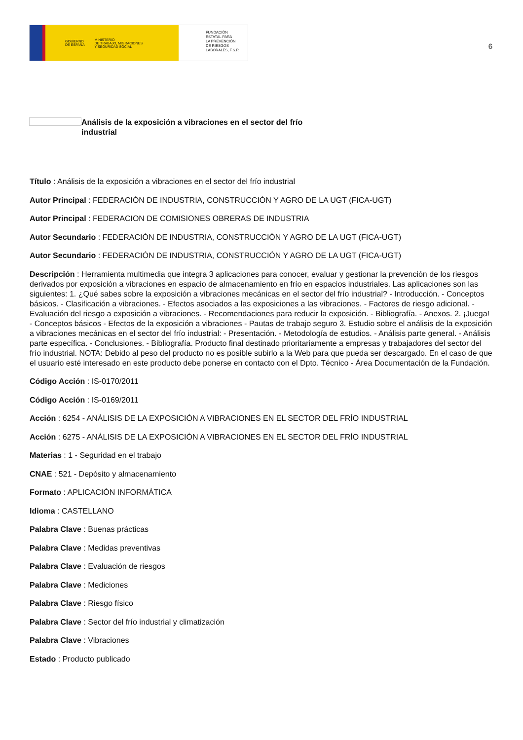GOBIERNO
DE ESPAÑA MINISTERIO
DE TRABAJO, MIGRACIONES
Y SEGURIDAD SOCIAL
FUNDACIÓN
ESTATAL PARA
LA PREVENCIÓN
DE RIESGOS
LABORALES, F.S.P.
6
Análisis de la exposición a vibraciones en el sector del frío industrial
Título : Análisis de la exposición a vibraciones en el sector del frío industrial
Autor Principal : FEDERACIÓN DE INDUSTRIA, CONSTRUCCIÓN Y AGRO DE LA UGT (FICA-UGT)
Autor Principal : FEDERACION DE COMISIONES OBRERAS DE INDUSTRIA
Autor Secundario : FEDERACIÓN DE INDUSTRIA, CONSTRUCCIÓN Y AGRO DE LA UGT (FICA-UGT)
Autor Secundario : FEDERACIÓN DE INDUSTRIA, CONSTRUCCIÓN Y AGRO DE LA UGT (FICA-UGT)
Descripción : Herramienta multimedia que integra 3 aplicaciones para conocer, evaluar y gestionar la prevención de los riesgos derivados por exposición a vibraciones en espacio de almacenamiento en frío en espacios industriales. Las aplicaciones son las siguientes: 1. ¿Qué sabes sobre la exposición a vibraciones mecánicas en el sector del frío industrial? - Introducción. - Conceptos básicos. - Clasificación a vibraciones. - Efectos asociados a las exposiciones a las vibraciones. - Factores de riesgo adicional. - Evaluación del riesgo a exposición a vibraciones. - Recomendaciones para reducir la exposición. - Bibliografía. - Anexos. 2. ¡Juega! - Conceptos básicos - Efectos de la exposición a vibraciones - Pautas de trabajo seguro 3. Estudio sobre el análisis de la exposición a vibraciones mecánicas en el sector del frío industrial: - Presentación. - Metodología de estudios. - Análisis parte general. - Análisis parte específica. - Conclusiones. - Bibliografía. Producto final destinado prioritariamente a empresas y trabajadores del sector del frío industrial. NOTA: Debido al peso del producto no es posible subirlo a la Web para que pueda ser descargado. En el caso de que el usuario esté interesado en este producto debe ponerse en contacto con el Dpto. Técnico - Área Documentación de la Fundación.
Código Acción : IS-0170/2011
Código Acción : IS-0169/2011
Acción : 6254 - ANÁLISIS DE LA EXPOSICIÓN A VIBRACIONES EN EL SECTOR DEL FRÍO INDUSTRIAL
Acción : 6275 - ANÁLISIS DE LA EXPOSICIÓN A VIBRACIONES EN EL SECTOR DEL FRÍO INDUSTRIAL
Materias : 1 - Seguridad en el trabajo
CNAE : 521 - Depósito y almacenamiento
Formato : APLICACIÓN INFORMÁTICA
Idioma : CASTELLANO
Palabra Clave : Buenas prácticas
Palabra Clave : Medidas preventivas
Palabra Clave : Evaluación de riesgos
Palabra Clave : Mediciones
Palabra Clave : Riesgo físico
Palabra Clave : Sector del frío industrial y climatización
Palabra Clave : Vibraciones
Estado : Producto publicado